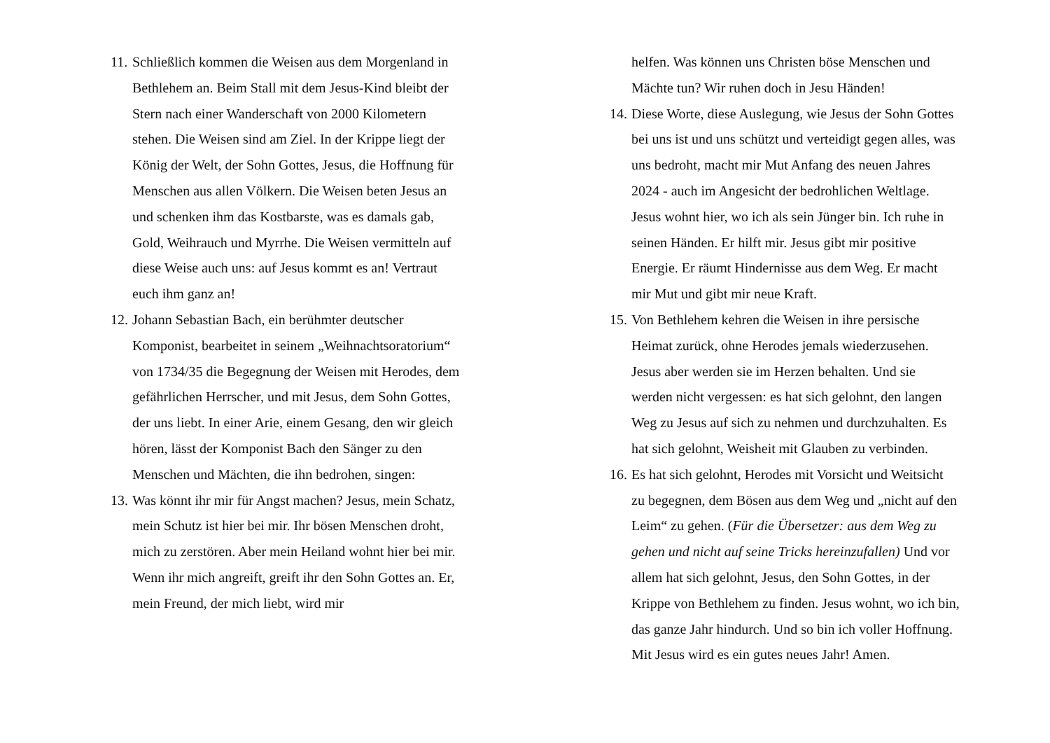11. Schließlich kommen die Weisen aus dem Morgenland in Bethlehem an. Beim Stall mit dem Jesus-Kind bleibt der Stern nach einer Wanderschaft von 2000 Kilometern stehen. Die Weisen sind am Ziel. In der Krippe liegt der König der Welt, der Sohn Gottes, Jesus, die Hoffnung für Menschen aus allen Völkern. Die Weisen beten Jesus an und schenken ihm das Kostbarste, was es damals gab, Gold, Weihrauch und Myrrhe. Die Weisen vermitteln auf diese Weise auch uns: auf Jesus kommt es an! Vertraut euch ihm ganz an!
12. Johann Sebastian Bach, ein berühmter deutscher Komponist, bearbeitet in seinem „Weihnachtsoratorium“ von 1734/35 die Begegnung der Weisen mit Herodes, dem gefährlichen Herrscher, und mit Jesus, dem Sohn Gottes, der uns liebt. In einer Arie, einem Gesang, den wir gleich hören, lässt der Komponist Bach den Sänger zu den Menschen und Mächten, die ihn bedrohen, singen:
13. Was könnt ihr mir für Angst machen? Jesus, mein Schatz, mein Schutz ist hier bei mir. Ihr bösen Menschen droht, mich zu zerstören. Aber mein Heiland wohnt hier bei mir. Wenn ihr mich angreift, greift ihr den Sohn Gottes an. Er, mein Freund, der mich liebt, wird mir
helfen. Was können uns Christen böse Menschen und Mächte tun? Wir ruhen doch in Jesu Händen!
14. Diese Worte, diese Auslegung, wie Jesus der Sohn Gottes bei uns ist und uns schützt und verteidigt gegen alles, was uns bedroht, macht mir Mut Anfang des neuen Jahres 2024 - auch im Angesicht der bedrohlichen Weltlage. Jesus wohnt hier, wo ich als sein Jünger bin. Ich ruhe in seinen Händen. Er hilft mir. Jesus gibt mir positive Energie. Er räumt Hindernisse aus dem Weg. Er macht mir Mut und gibt mir neue Kraft.
15. Von Bethlehem kehren die Weisen in ihre persische Heimat zurück, ohne Herodes jemals wiederzusehen. Jesus aber werden sie im Herzen behalten. Und sie werden nicht vergessen: es hat sich gelohnt, den langen Weg zu Jesus auf sich zu nehmen und durchzuhalten. Es hat sich gelohnt, Weisheit mit Glauben zu verbinden.
16. Es hat sich gelohnt, Herodes mit Vorsicht und Weitsicht zu begegnen, dem Bösen aus dem Weg und „nicht auf den Leim“ zu gehen. (Für die Übersetzer: aus dem Weg zu gehen und nicht auf seine Tricks hereinzufallen) Und vor allem hat sich gelohnt, Jesus, den Sohn Gottes, in der Krippe von Bethlehem zu finden. Jesus wohnt, wo ich bin, das ganze Jahr hindurch. Und so bin ich voller Hoffnung. Mit Jesus wird es ein gutes neues Jahr! Amen.